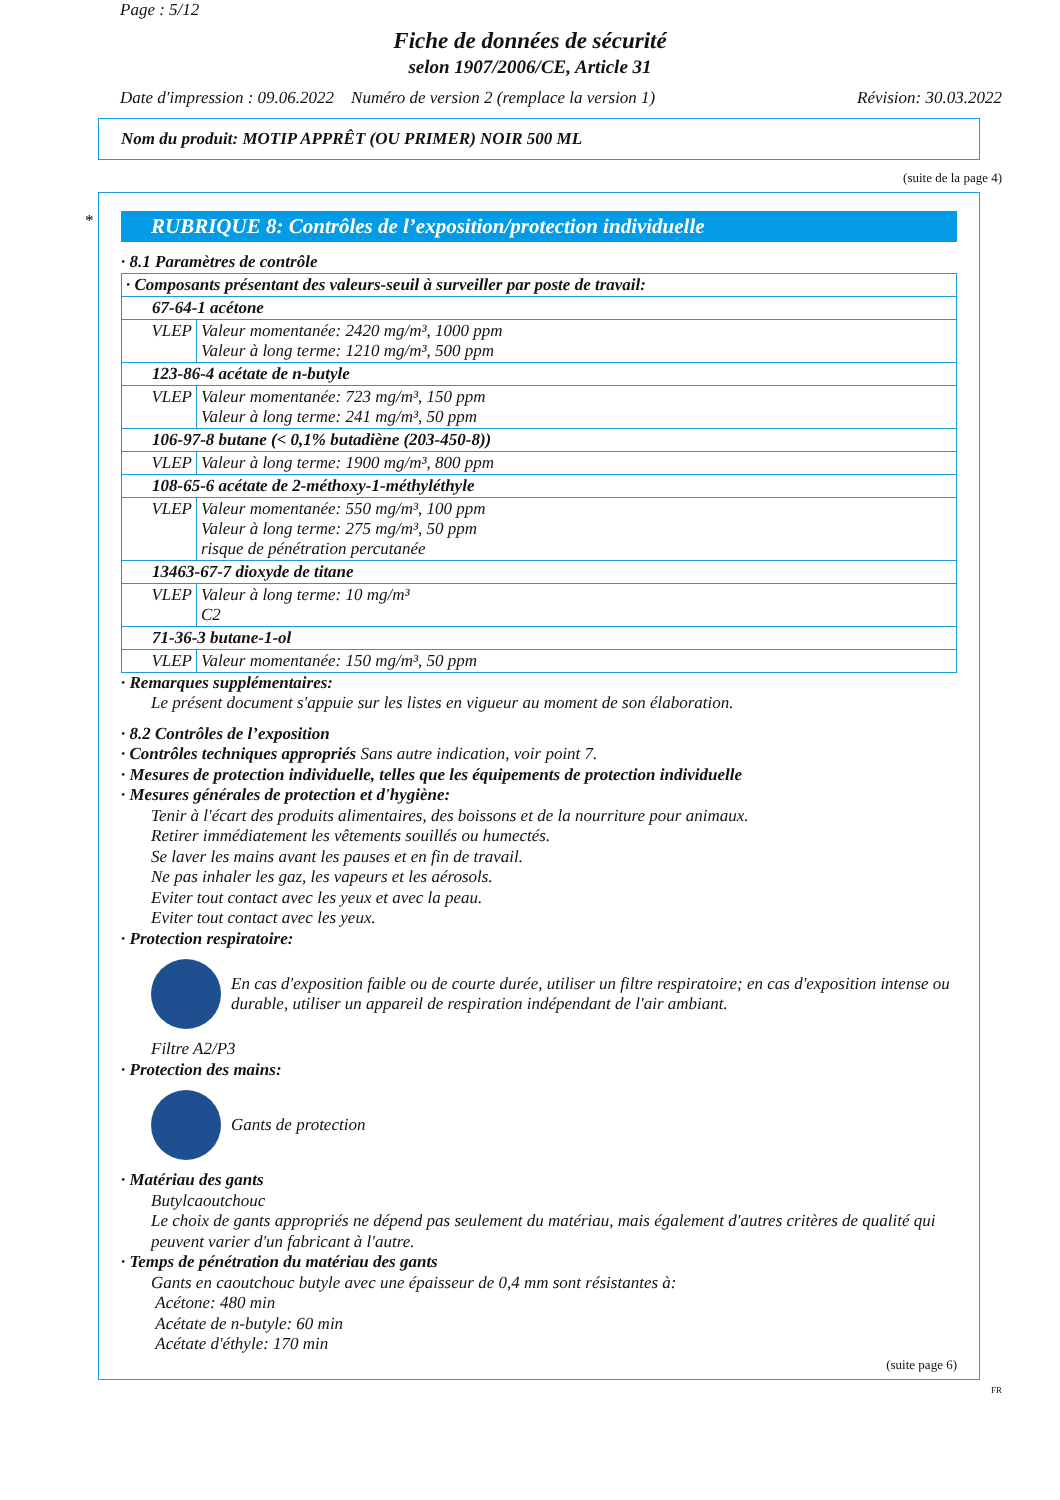Page : 5/12
Fiche de données de sécurité
selon 1907/2006/CE, Article 31
Date d'impression : 09.06.2022 Numéro de version 2 (remplace la version 1) Révision: 30.03.2022
Nom du produit: MOTIP APPRÊT (OU PRIMER) NOIR 500 ML
(suite de la page 4)
*
RUBRIQUE 8: Contrôles de l’exposition/protection individuelle
· 8.1 Paramètres de contrôle
| · Composants présentant des valeurs-seuil à surveiller par poste de travail: | |
| 67-64-1 acétone | |
| VLEP | Valeur momentanée: 2420 mg/m³, 1000 ppm Valeur à long terme: 1210 mg/m³, 500 ppm |
| 123-86-4 acétate de n-butyle | |
| VLEP | Valeur momentanée: 723 mg/m³, 150 ppm Valeur à long terme: 241 mg/m³, 50 ppm |
| 106-97-8 butane (< 0,1% butadiène (203-450-8)) | |
| VLEP | Valeur à long terme: 1900 mg/m³, 800 ppm |
| 108-65-6 acétate de 2-méthoxy-1-méthyléthyle | |
| VLEP | Valeur momentanée: 550 mg/m³, 100 ppm Valeur à long terme: 275 mg/m³, 50 ppm risque de pénétration percutanée |
| 13463-67-7 dioxyde de titane | |
| VLEP | Valeur à long terme: 10 mg/m³ C2 |
| 71-36-3 butane-1-ol | |
| VLEP | Valeur momentanée: 150 mg/m³, 50 ppm |
· Remarques supplémentaires:
Le présent document s'appuie sur les listes en vigueur au moment de son élaboration.
· 8.2 Contrôles de l’exposition
· Contrôles techniques appropriés Sans autre indication, voir point 7.
· Mesures de protection individuelle, telles que les équipements de protection individuelle
· Mesures générales de protection et d'hygiène:
Tenir à l'écart des produits alimentaires, des boissons et de la nourriture pour animaux.
Retirer immédiatement les vêtements souillés ou humectés.
Se laver les mains avant les pauses et en fin de travail.
Ne pas inhaler les gaz, les vapeurs et les aérosols.
Eviter tout contact avec les yeux et avec la peau.
Eviter tout contact avec les yeux.
· Protection respiratoire:
En cas d'exposition faible ou de courte durée, utiliser un filtre respiratoire; en cas d'exposition intense ou durable, utiliser un appareil de respiration indépendant de l'air ambiant.
Filtre A2/P3
· Protection des mains:
Gants de protection
· Matériau des gants
Butylcaoutchouc
Le choix de gants appropriés ne dépend pas seulement du matériau, mais également d'autres critères de qualité qui peuvent varier d'un fabricant à l'autre.
· Temps de pénétration du matériau des gants
Gants en caoutchouc butyle avec une épaisseur de 0,4 mm sont résistantes à:
Acétone: 480 min
Acétate de n-butyle: 60 min
Acétate d'éthyle: 170 min
(suite page 6)
FR